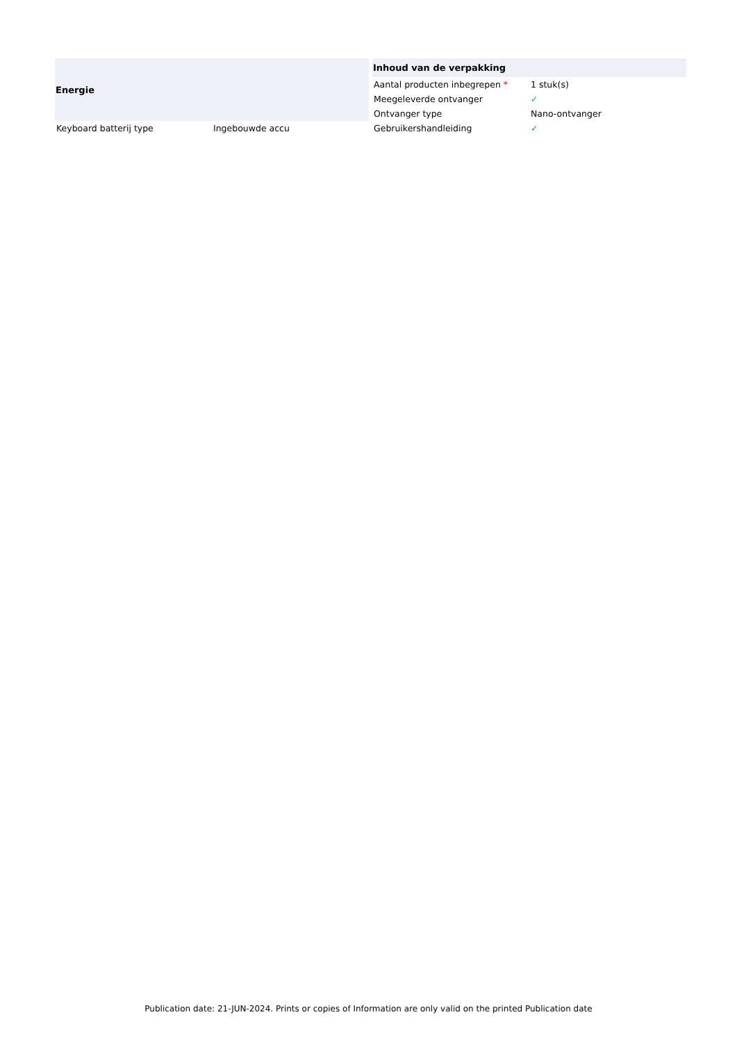| Energie | |
| --- | --- |
| Keyboard batterij type | Ingebouwde accu |
| Inhoud van de verpakking | |
| --- | --- |
| Aantal producten inbegrepen * | 1 stuk(s) |
| Meegeleverde ontvanger | ✓ |
| Ontvanger type | Nano-ontvanger |
| Gebruikershandleiding | ✓ |
Publication date: 21-JUN-2024. Prints or copies of Information are only valid on the printed Publication date